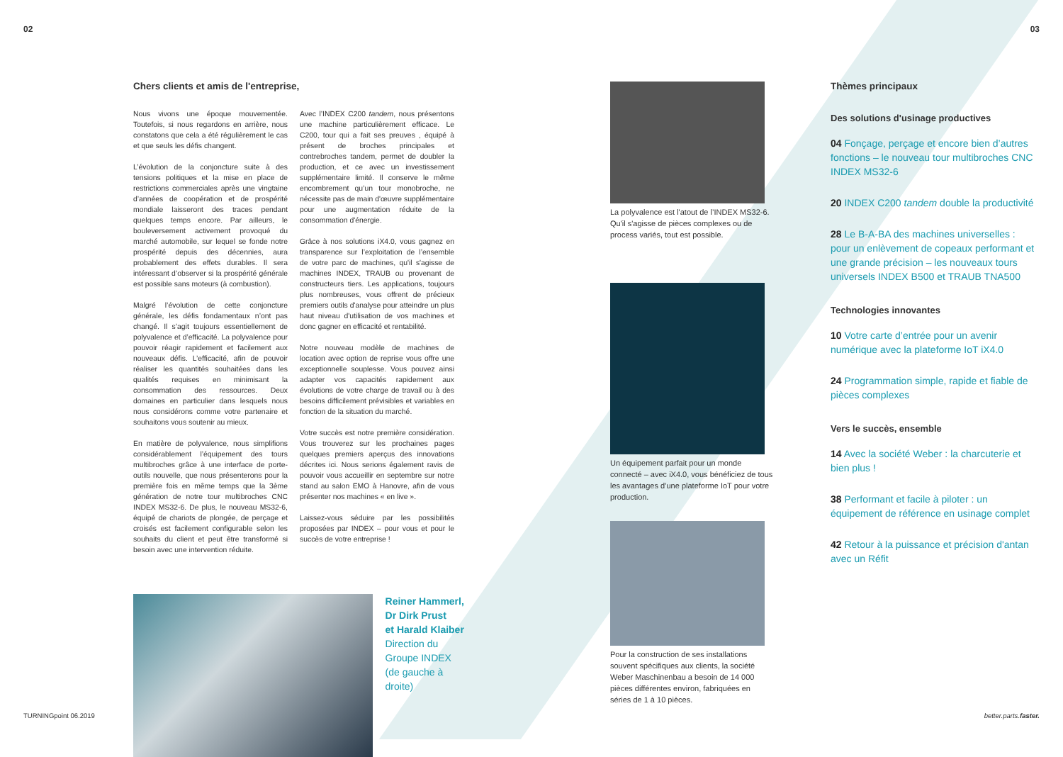02 03
Chers clients et amis de l'entreprise,
Nous vivons une époque mouvementée. Toutefois, si nous regardons en arrière, nous constatons que cela a été régulièrement le cas et que seuls les défis changent.
L’évolution de la conjoncture suite à des tensions politiques et la mise en place de restrictions commerciales après une vingtaine d’années de coopération et de prospérité mondiale laisseront des traces pendant quelques temps encore. Par ailleurs, le bouleversement activement provoqué du marché automobile, sur lequel se fonde notre prospérité depuis des décennies, aura probablement des effets durables. Il sera intéressant d’observer si la prospérité générale est possible sans moteurs (à combustion).
Malgré l’évolution de cette conjoncture générale, les défis fondamentaux n’ont pas changé. Il s’agit toujours essentiellement de polyvalence et d’efficacité. La polyvalence pour pouvoir réagir rapidement et facilement aux nouveaux défis. L’efficacité, afin de pouvoir réaliser les quantités souhaitées dans les qualités requises en minimisant la consommation des ressources. Deux domaines en particulier dans lesquels nous nous considérons comme votre partenaire et souhaitons vous soutenir au mieux.
En matière de polyvalence, nous simplifions considérablement l’équipement des tours multibroches grâce à une interface de porte-outils nouvelle, que nous présenterons pour la première fois en même temps que la 3ème génération de notre tour multibroches CNC INDEX MS32-6. De plus, le nouveau MS32-6, équipé de chariots de plongée, de perçage et croisés est facilement configurable selon les souhaits du client et peut être transformé si besoin avec une intervention réduite.
Avec l’INDEX C200 tandem, nous présentons une machine particulièrement efficace. Le C200, tour qui a fait ses preuves , équipé à présent de broches principales et contrebroches tandem, permet de doubler la production, et ce avec un investissement supplémentaire limité. Il conserve le même encombrement qu’un tour monobroche, ne nécessite pas de main d'œuvre supplémentaire pour une augmentation réduite de la consommation d'énergie.
Grâce à nos solutions iX4.0, vous gagnez en transparence sur l’exploitation de l’ensemble de votre parc de machines, qu'il s'agisse de machines INDEX, TRAUB ou provenant de constructeurs tiers. Les applications, toujours plus nombreuses, vous offrent de précieux premiers outils d'analyse pour atteindre un plus haut niveau d'utilisation de vos machines et donc gagner en efficacité et rentabilité.
Notre nouveau modèle de machines de location avec option de reprise vous offre une exceptionnelle souplesse. Vous pouvez ainsi adapter vos capacités rapidement aux évolutions de votre charge de travail ou à des besoins difficilement prévisibles et variables en fonction de la situation du marché.
Votre succès est notre première considération. Vous trouverez sur les prochaines pages quelques premiers aperçus des innovations décrites ici. Nous serions également ravis de pouvoir vous accueillir en septembre sur notre stand au salon EMO à Hanovre, afin de vous présenter nos machines « en live ».
Laissez-vous séduire par les possibilités proposées par INDEX – pour vous et pour le succès de votre entreprise !
Reiner Hammerl,
Dr Dirk Prust
et Harald Klaiber
Direction du
Groupe INDEX
(de gauche à droite)
La polyvalence est l'atout de l’INDEX MS32-6. Qu'il s'agisse de pièces complexes ou de process variés, tout est possible.
Un équipement parfait pour un monde connecté – avec iX4.0, vous bénéficiez de tous les avantages d’une plateforme IoT pour votre production.
Pour la construction de ses installations souvent spécifiques aux clients, la société Weber Maschinenbau a besoin de 14 000 pièces différentes environ, fabriquées en séries de 1 à 10 pièces.
Thèmes principaux
Des solutions d'usinage productives
04 Fonçage, perçage et encore bien d’autres fonctions – le nouveau tour multibroches CNC INDEX MS32-6
20 INDEX C200 tandem double la productivité
28 Le B-A-BA des machines universelles : pour un enlèvement de copeaux performant et une grande précision – les nouveaux tours universels INDEX B500 et TRAUB TNA500
Technologies innovantes
10 Votre carte d’entrée pour un avenir numérique avec la plateforme IoT iX4.0
24 Programmation simple, rapide et fiable de pièces complexes
Vers le succès, ensemble
14 Avec la société Weber : la charcuterie et bien plus !
38 Performant et facile à piloter : un équipement de référence en usinage complet
42 Retour à la puissance et précision d'antan avec un Réfit
TURNINGpoint 06.2019 better.parts.faster.